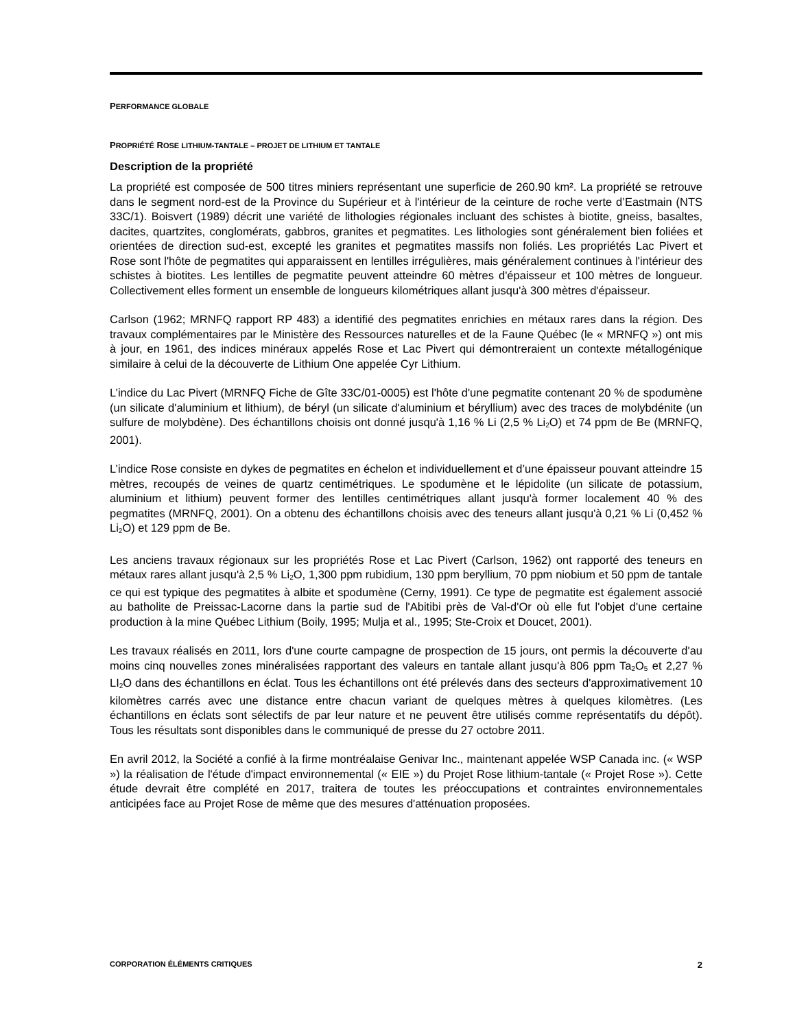PERFORMANCE GLOBALE
PROPRIÉTÉ ROSE LITHIUM-TANTALE – PROJET DE LITHIUM ET TANTALE
Description de la propriété
La propriété est composée de 500 titres miniers représentant une superficie de 260.90 km². La propriété se retrouve dans le segment nord-est de la Province du Supérieur et à l'intérieur de la ceinture de roche verte d’Eastmain (NTS 33C/1). Boisvert (1989) décrit une variété de lithologies régionales incluant des schistes à biotite, gneiss, basaltes, dacites, quartzites, conglomérats, gabbros, granites et pegmatites. Les lithologies sont généralement bien foliées et orientées de direction sud-est, excepté les granites et pegmatites massifs non foliés. Les propriétés Lac Pivert et Rose sont l'hôte de pegmatites qui apparaissent en lentilles irrégulières, mais généralement continues à l'intérieur des schistes à biotites. Les lentilles de pegmatite peuvent atteindre 60 mètres d'épaisseur et 100 mètres de longueur. Collectivement elles forment un ensemble de longueurs kilométriques allant jusqu'à 300 mètres d'épaisseur.
Carlson (1962; MRNFQ rapport RP 483) a identifié des pegmatites enrichies en métaux rares dans la région. Des travaux complémentaires par le Ministère des Ressources naturelles et de la Faune Québec (le « MRNFQ ») ont mis à jour, en 1961, des indices minéraux appelés Rose et Lac Pivert qui démontreraient un contexte métallogénique similaire à celui de la découverte de Lithium One appelée Cyr Lithium.
L’indice du Lac Pivert (MRNFQ Fiche de Gîte 33C/01-0005) est l'hôte d'une pegmatite contenant 20 % de spodumène (un silicate d'aluminium et lithium), de béryl (un silicate d'aluminium et béryllium) avec des traces de molybdénite (un sulfure de molybdène). Des échantillons choisis ont donné jusqu'à 1,16 % Li (2,5 % Li<sub>2</sub>O) et 74 ppm de Be (MRNFQ, 2001).
L’indice Rose consiste en dykes de pegmatites en échelon et individuellement et d’une épaisseur pouvant atteindre 15 mètres, recoupés de veines de quartz centimétriques. Le spodumène et le lépidolite (un silicate de potassium, aluminium et lithium) peuvent former des lentilles centimétriques allant jusqu'à former localement 40 % des pegmatites (MRNFQ, 2001). On a obtenu des échantillons choisis avec des teneurs allant jusqu'à 0,21 % Li (0,452 % Li<sub>2</sub>O) et 129 ppm de Be.
Les anciens travaux régionaux sur les propriétés Rose et Lac Pivert (Carlson, 1962) ont rapporté des teneurs en métaux rares allant jusqu'à 2,5 % Li<sub>2</sub>O, 1,300 ppm rubidium, 130 ppm beryllium, 70 ppm niobium et 50 ppm de tantale ce qui est typique des pegmatites à albite et spodumène (Cerny, 1991). Ce type de pegmatite est également associé au batholite de Preissac-Lacorne dans la partie sud de l'Abitibi près de Val-d'Or où elle fut l'objet d'une certaine production à la mine Québec Lithium (Boily, 1995; Mulja et al., 1995; Ste-Croix et Doucet, 2001).
Les travaux réalisés en 2011, lors d'une courte campagne de prospection de 15 jours, ont permis la découverte d'au moins cinq nouvelles zones minéralisées rapportant des valeurs en tantale allant jusqu'à 806 ppm Ta<sub>2</sub>O<sub>5</sub> et 2,27 % LI<sub>2</sub>O dans des échantillons en éclat. Tous les échantillons ont été prélevés dans des secteurs d'approximativement 10 kilomètres carrés avec une distance entre chacun variant de quelques mètres à quelques kilomètres. (Les échantillons en éclats sont sélectifs de par leur nature et ne peuvent être utilisés comme représentatifs du dépôt). Tous les résultats sont disponibles dans le communiqué de presse du 27 octobre 2011.
En avril 2012, la Société a confié à la firme montréalaise Genivar Inc., maintenant appelée WSP Canada inc. (« WSP ») la réalisation de l'étude d'impact environnemental (« EIE ») du Projet Rose lithium-tantale (« Projet Rose »). Cette étude devrait être complété en 2017, traitera de toutes les préoccupations et contraintes environnementales anticipées face au Projet Rose de même que des mesures d'atténuation proposées.
CORPORATION ÉLÉMENTS CRITIQUES 2